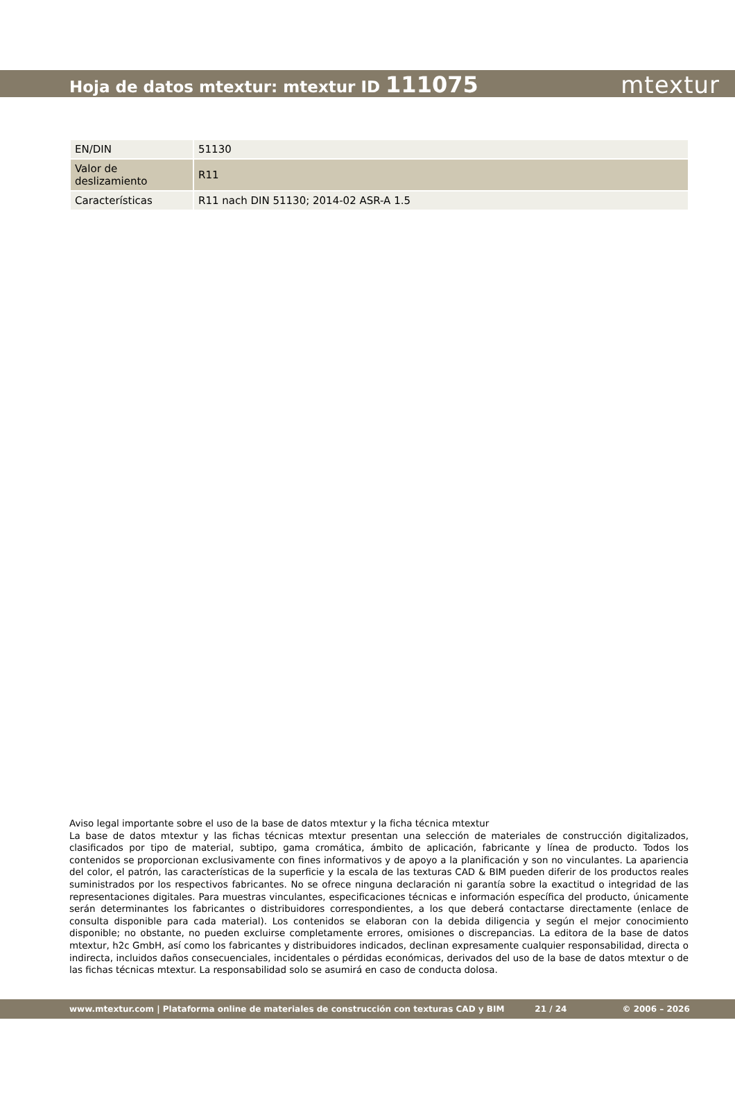Hoja de datos mtextur: mtextur ID 111075
mtextur
| EN/DIN | 51130 |
| Valor de deslizamiento | R11 |
| Características | R11 nach DIN 51130; 2014-02 ASR-A 1.5 |
Aviso legal importante sobre el uso de la base de datos mtextur y la ficha técnica mtextur
La base de datos mtextur y las fichas técnicas mtextur presentan una selección de materiales de construcción digitalizados, clasificados por tipo de material, subtipo, gama cromática, ámbito de aplicación, fabricante y línea de producto. Todos los contenidos se proporcionan exclusivamente con fines informativos y de apoyo a la planificación y son no vinculantes. La apariencia del color, el patrón, las características de la superficie y la escala de las texturas CAD & BIM pueden diferir de los productos reales suministrados por los respectivos fabricantes. No se ofrece ninguna declaración ni garantía sobre la exactitud o integridad de las representaciones digitales. Para muestras vinculantes, especificaciones técnicas e información específica del producto, únicamente serán determinantes los fabricantes o distribuidores correspondientes, a los que deberá contactarse directamente (enlace de consulta disponible para cada material). Los contenidos se elaboran con la debida diligencia y según el mejor conocimiento disponible; no obstante, no pueden excluirse completamente errores, omisiones o discrepancias. La editora de la base de datos mtextur, h2c GmbH, así como los fabricantes y distribuidores indicados, declinan expresamente cualquier responsabilidad, directa o indirecta, incluidos daños consecuenciales, incidentales o pérdidas económicas, derivados del uso de la base de datos mtextur o de las fichas técnicas mtextur. La responsabilidad solo se asumirá en caso de conducta dolosa.
www.mtextur.com | Plataforma online de materiales de construcción con texturas CAD y BIM 21 / 24 © 2006 – 2026